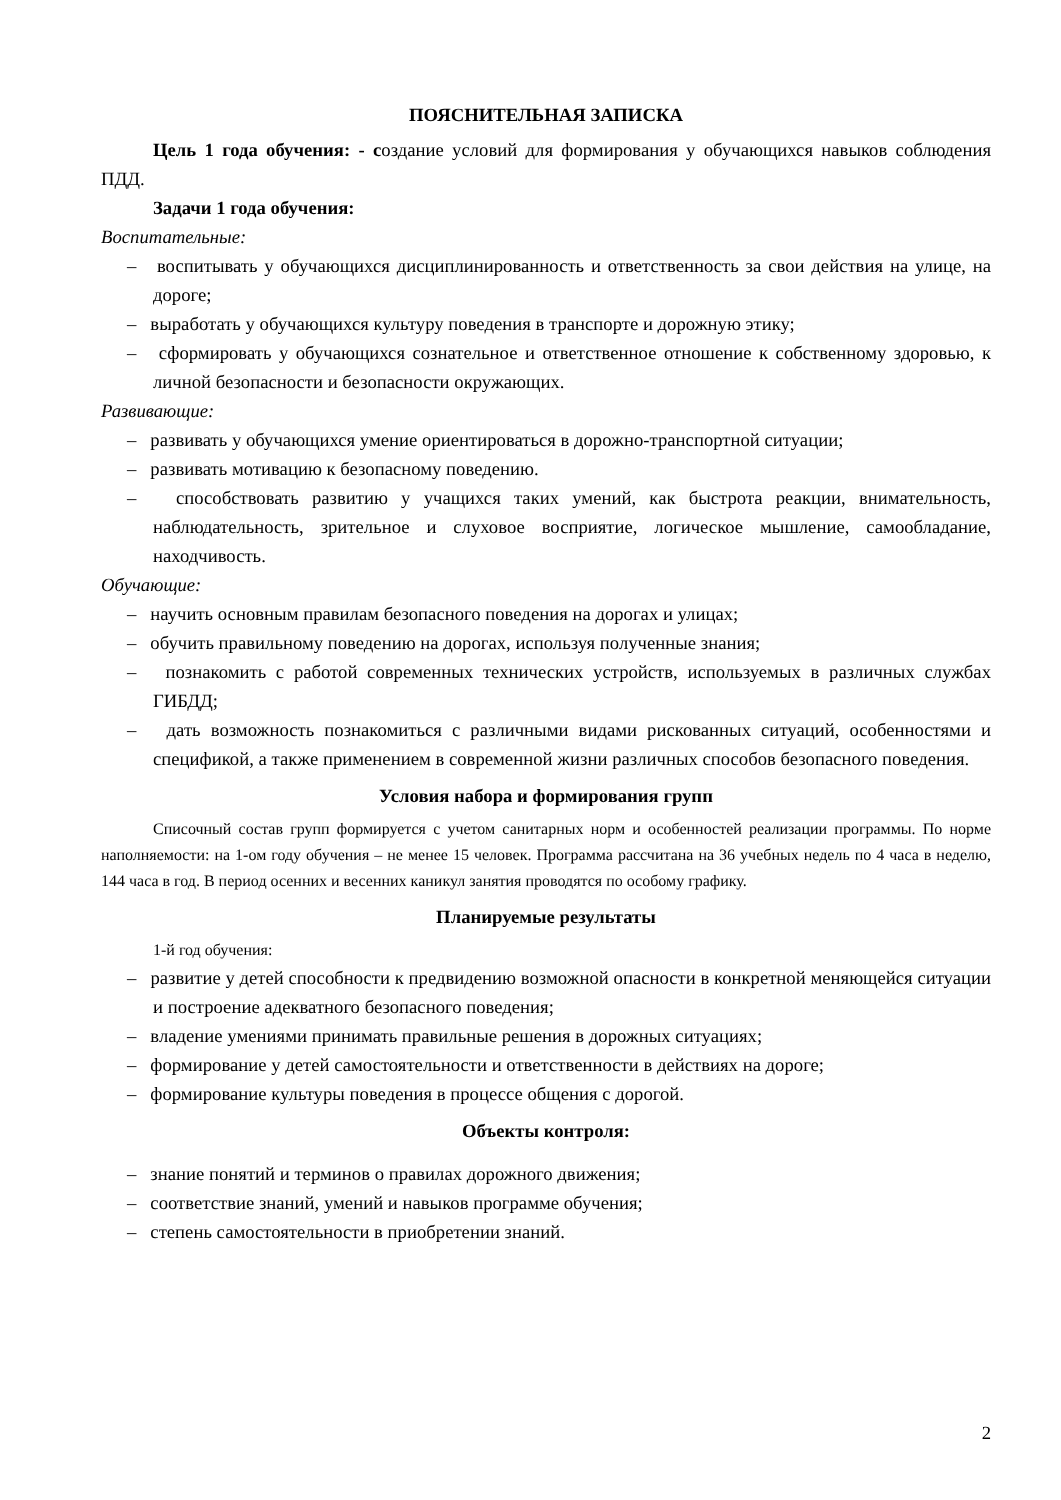ПОЯСНИТЕЛЬНАЯ ЗАПИСКА
Цель 1 года обучения: - создание условий для формирования у обучающихся навыков соблюдения ПДД.
Задачи 1 года обучения:
Воспитательные:
– воспитывать у обучающихся дисциплинированность и ответственность за свои действия на улице, на дороге;
– выработать у обучающихся культуру поведения в транспорте и дорожную этику;
– сформировать у обучающихся сознательное и ответственное отношение к собственному здоровью, к личной безопасности и безопасности окружающих.
Развивающие:
– развивать у обучающихся умение ориентироваться в дорожно-транспортной ситуации;
– развивать мотивацию к безопасному поведению.
– способствовать развитию у учащихся таких умений, как быстрота реакции, внимательность, наблюдательность, зрительное и слуховое восприятие, логическое мышление, самообладание, находчивость.
Обучающие:
– научить основным правилам безопасного поведения на дорогах и улицах;
– обучить правильному поведению на дорогах, используя полученные знания;
– познакомить с работой современных технических устройств, используемых в различных службах ГИБДД;
– дать возможность познакомиться с различными видами рискованных ситуаций, особенностями и спецификой, а также применением в современной жизни различных способов безопасного поведения.
Условия набора и формирования групп
Списочный состав групп формируется с учетом санитарных норм и особенностей реализации программы. По норме наполняемости: на 1-ом году обучения – не менее 15 человек. Программа рассчитана на 36 учебных недель по 4 часа в неделю, 144 часа в год. В период осенних и весенних каникул занятия проводятся по особому графику.
Планируемые результаты
1-й год обучения:
– развитие у детей способности к предвидению возможной опасности в конкретной меняющейся ситуации и построение адекватного безопасного поведения;
– владение умениями принимать правильные решения в дорожных ситуациях;
– формирование у детей самостоятельности и ответственности в действиях на дороге;
– формирование культуры поведения в процессе общения с дорогой.
Объекты контроля:
– знание понятий и терминов о правилах дорожного движения;
– соответствие знаний, умений и навыков программе обучения;
– степень самостоятельности в приобретении знаний.
2